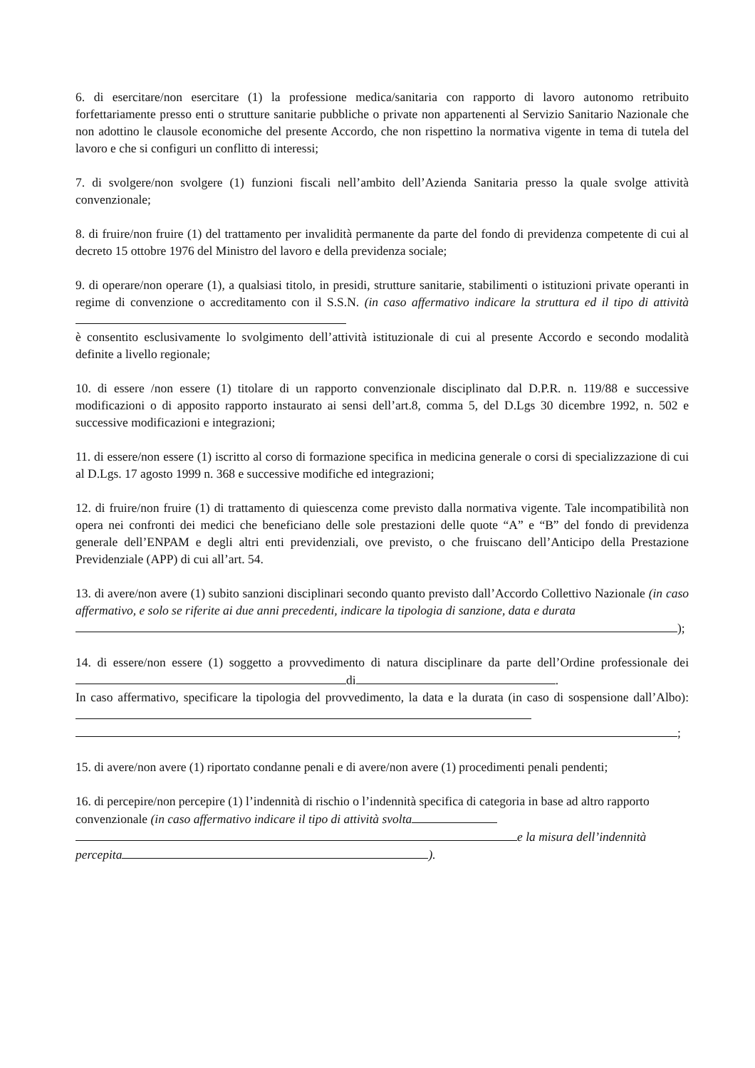6. di esercitare/non esercitare (1) la professione medica/sanitaria con rapporto di lavoro autonomo retribuito forfettariamente presso enti o strutture sanitarie pubbliche o private non appartenenti al Servizio Sanitario Nazionale che non adottino le clausole economiche del presente Accordo, che non rispettino la normativa vigente in tema di tutela del lavoro e che si configuri un conflitto di interessi;
7. di svolgere/non svolgere (1) funzioni fiscali nell’ambito dell’Azienda Sanitaria presso la quale svolge attività convenzionale;
8. di fruire/non fruire (1) del trattamento per invalidità permanente da parte del fondo di previdenza competente di cui al decreto 15 ottobre 1976 del Ministro del lavoro e della previdenza sociale;
9. di operare/non operare (1), a qualsiasi titolo, in presidi, strutture sanitarie, stabilimenti o istituzioni private operanti in regime di convenzione o accreditamento con il S.S.N. (in caso affermativo indicare la struttura ed il tipo di attività
è consentito esclusivamente lo svolgimento dell’attività istituzionale di cui al presente Accordo e secondo modalità definite a livello regionale;
10. di essere /non essere (1) titolare di un rapporto convenzionale disciplinato dal D.P.R. n. 119/88 e successive modificazioni o di apposito rapporto instaurato ai sensi dell’art.8, comma 5, del D.Lgs 30 dicembre 1992, n. 502 e successive modificazioni e integrazioni;
11. di essere/non essere (1) iscritto al corso di formazione specifica in medicina generale o corsi di specializzazione di cui al D.Lgs. 17 agosto 1999 n. 368 e successive modifiche ed integrazioni;
12. di fruire/non fruire (1) di trattamento di quiescenza come previsto dalla normativa vigente. Tale incompatibilità non opera nei confronti dei medici che beneficiano delle sole prestazioni delle quote “A” e “B” del fondo di previdenza generale dell’ENPAM e degli altri enti previdenziali, ove previsto, o che fruiscano dell’Anticipo della Prestazione Previdenziale (APP) di cui all’art. 54.
13. di avere/non avere (1) subito sanzioni disciplinari secondo quanto previsto dall’Accordo Collettivo Nazionale (in caso affermativo, e solo se riferite ai due anni precedenti, indicare la tipologia di sanzione, data e durata
);
14. di essere/non essere (1) soggetto a provvedimento di natura disciplinare da parte dell’Ordine professionale dei di .
In caso affermativo, specificare la tipologia del provvedimento, la data e la durata (in caso di sospensione dall’Albo):
;
15. di avere/non avere (1) riportato condanne penali e di avere/non avere (1) procedimenti penali pendenti;
16. di percepire/non percepire (1) l’indennità di rischio o l’indennità specifica di categoria in base ad altro rapporto convenzionale (in caso affermativo indicare il tipo di attività svolta
e la misura dell’indennità
percepita ).